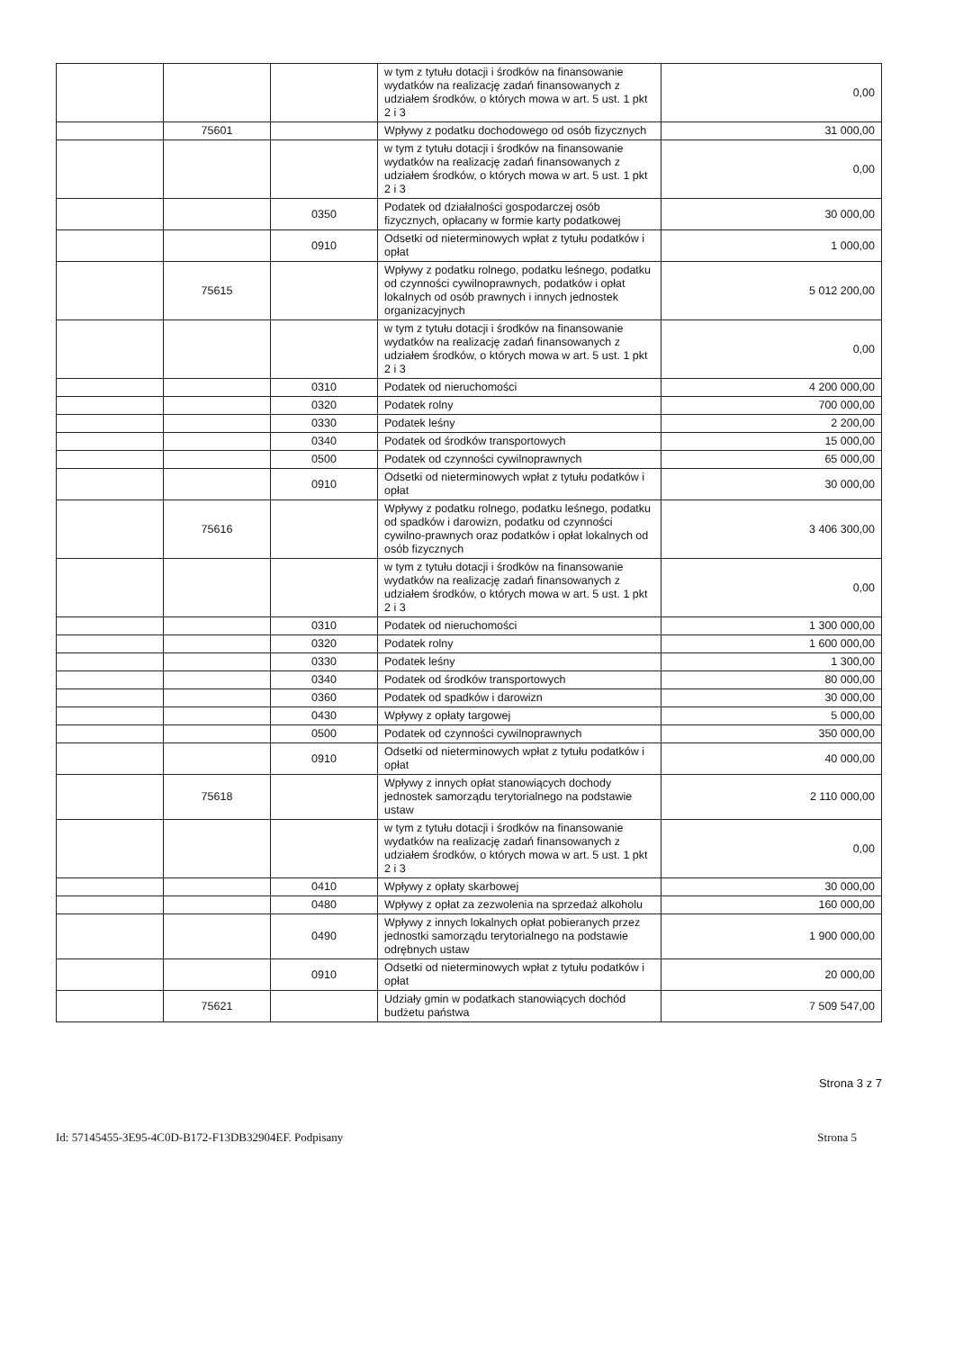| | | | w tym z tytułu dotacji i środków na finansowanie wydatków na realizację zadań finansowanych z udziałem środków, o których mowa w art. 5 ust. 1 pkt 2 i 3 | 0,00 |
| | 75601 | | Wpływy z podatku dochodowego od osób fizycznych | 31 000,00 |
| | | | w tym z tytułu dotacji i środków na finansowanie wydatków na realizację zadań finansowanych z udziałem środków, o których mowa w art. 5 ust. 1 pkt 2 i 3 | 0,00 |
| | | 0350 | Podatek od działalności gospodarczej osób fizycznych, opłacany w formie karty podatkowej | 30 000,00 |
| | | 0910 | Odsetki od nieterminowych wpłat z tytułu podatków i opłat | 1 000,00 |
| | 75615 | | Wpływy z podatku rolnego, podatku leśnego, podatku od czynności cywilnoprawnych, podatków i opłat lokalnych od osób prawnych i innych jednostek organizacyjnych | 5 012 200,00 |
| | | | w tym z tytułu dotacji i środków na finansowanie wydatków na realizację zadań finansowanych z udziałem środków, o których mowa w art. 5 ust. 1 pkt 2 i 3 | 0,00 |
| | | 0310 | Podatek od nieruchomości | 4 200 000,00 |
| | | 0320 | Podatek rolny | 700 000,00 |
| | | 0330 | Podatek leśny | 2 200,00 |
| | | 0340 | Podatek od środków transportowych | 15 000,00 |
| | | 0500 | Podatek od czynności cywilnoprawnych | 65 000,00 |
| | | 0910 | Odsetki od nieterminowych wpłat z tytułu podatków i opłat | 30 000,00 |
| | 75616 | | Wpływy z podatku rolnego, podatku leśnego, podatku od spadków i darowizn, podatku od czynności cywilno-prawnych oraz podatków i opłat lokalnych od osób fizycznych | 3 406 300,00 |
| | | | w tym z tytułu dotacji i środków na finansowanie wydatków na realizację zadań finansowanych z udziałem środków, o których mowa w art. 5 ust. 1 pkt 2 i 3 | 0,00 |
| | | 0310 | Podatek od nieruchomości | 1 300 000,00 |
| | | 0320 | Podatek rolny | 1 600 000,00 |
| | | 0330 | Podatek leśny | 1 300,00 |
| | | 0340 | Podatek od środków transportowych | 80 000,00 |
| | | 0360 | Podatek od spadków i darowizn | 30 000,00 |
| | | 0430 | Wpływy z opłaty targowej | 5 000,00 |
| | | 0500 | Podatek od czynności cywilnoprawnych | 350 000,00 |
| | | 0910 | Odsetki od nieterminowych wpłat z tytułu podatków i opłat | 40 000,00 |
| | 75618 | | Wpływy z innych opłat stanowiących dochody jednostek samorządu terytorialnego na podstawie ustaw | 2 110 000,00 |
| | | | w tym z tytułu dotacji i środków na finansowanie wydatków na realizację zadań finansowanych z udziałem środków, o których mowa w art. 5 ust. 1 pkt 2 i 3 | 0,00 |
| | | 0410 | Wpływy z opłaty skarbowej | 30 000,00 |
| | | 0480 | Wpływy z opłat za zezwolenia na sprzedaż alkoholu | 160 000,00 |
| | | 0490 | Wpływy z innych lokalnych opłat pobieranych przez jednostki samorządu terytorialnego na podstawie odrębnych ustaw | 1 900 000,00 |
| | | 0910 | Odsetki od nieterminowych wpłat z tytułu podatków i opłat | 20 000,00 |
| | 75621 | | Udziały gmin w podatkach stanowiących dochód budżetu państwa | 7 509 547,00 |
Strona 3 z 7
Id: 57145455-3E95-4C0D-B172-F13DB32904EF. Podpisany Strona 5